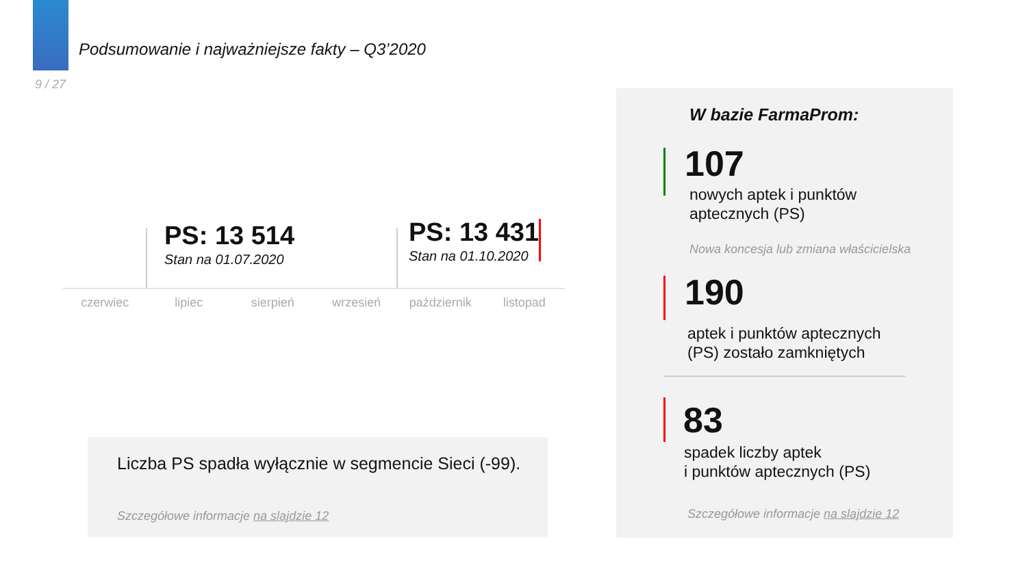Podsumowanie i najważniejsze fakty – Q3’2020
9 / 27
PS: 13 514
Stan na 01.07.2020
PS: 13 431
Stan na 01.10.2020
czerwiec lipiec sierpień wrzesień październik listopad
Liczba PS spadła wyłącznie w segmencie Sieci (-99).
Szczegółowe informacje na slajdzie 12
W bazie FarmaProm:
107
nowych aptek i punktów
aptecznych (PS)
Nowa koncesja lub zmiana właścicielska
190
aptek i punktów aptecznych
(PS) zostało zamkniętych
83
spadek liczby aptek
i punktów aptecznych (PS)
Szczegółowe informacje na slajdzie 12